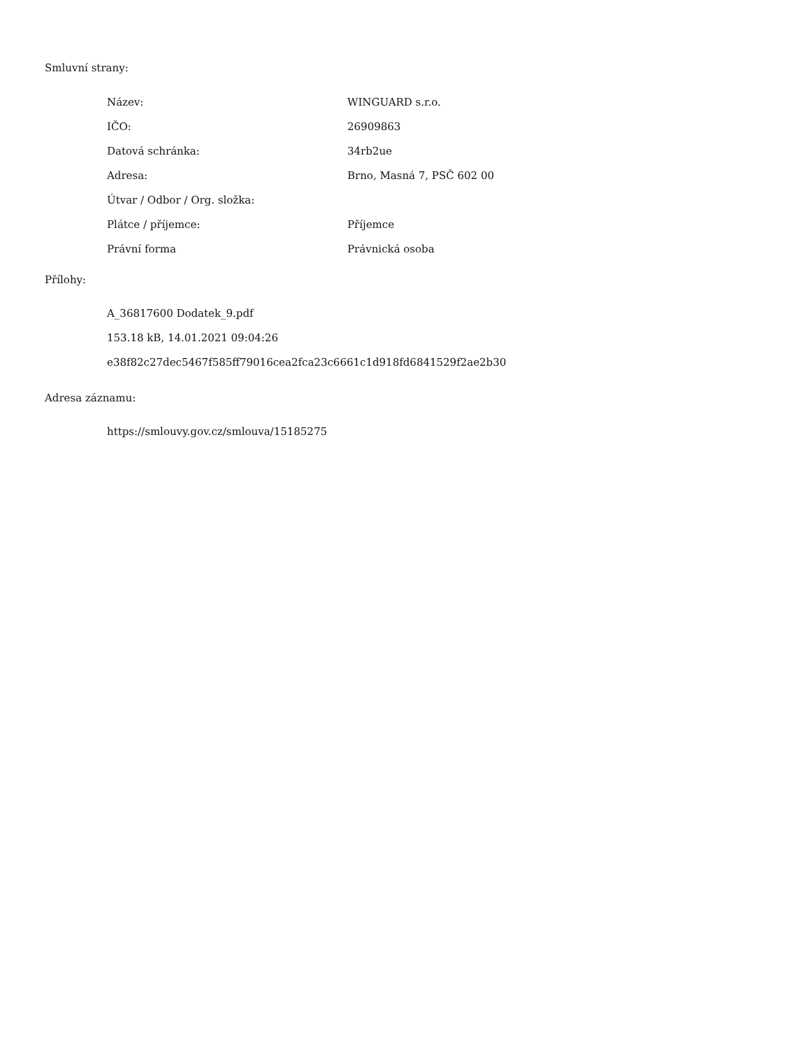Smluvní strany:
| Název: | WINGUARD s.r.o. |
| IČO: | 26909863 |
| Datová schránka: | 34rb2ue |
| Adresa: | Brno, Masná 7, PSČ 602 00 |
| Útvar / Odbor / Org. složka: | |
| Plátce / příjemce: | Příjemce |
| Právní forma | Právnická osoba |
Přílohy:
A_36817600 Dodatek_9.pdf
153.18 kB, 14.01.2021 09:04:26
e38f82c27dec5467f585ff79016cea2fca23c6661c1d918fd6841529f2ae2b30
Adresa záznamu:
https://smlouvy.gov.cz/smlouva/15185275